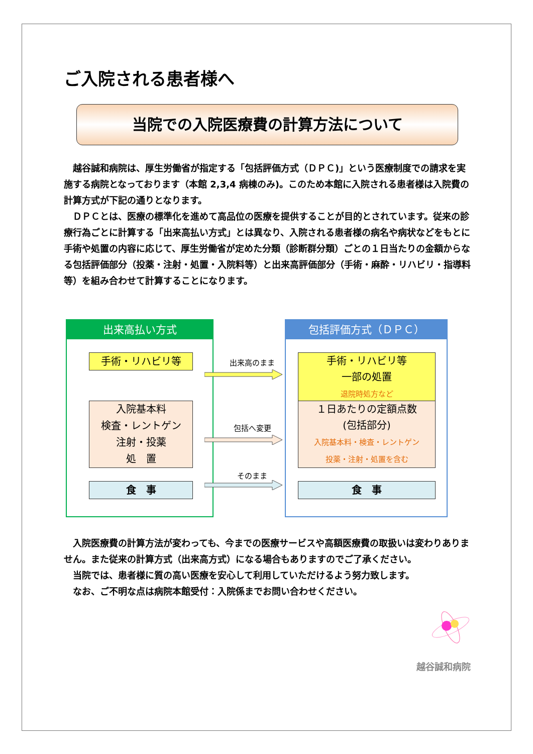ご入院される患者様へ
当院での入院医療費の計算方法について
越谷誠和病院は、厚生労働省が指定する「包括評価方式（ＤＰＣ)」という医療制度での請求を実施する病院となっております（本館 2,3,4 病棟のみ)。このため本館に入院される患者様は入院費の計算方式が下記の通りとなります。
ＤＰＣとは、医療の標準化を進めて高品位の医療を提供することが目的とされています。従来の診療行為ごとに計算する「出来高払い方式」とは異なり、入院される患者様の病名や病状などをもとに手術や処置の内容に応じて、厚生労働省が定めた分類（診断群分類）ごとの１日当たりの金額からなる包括評価部分（投薬・注射・処置・入院料等）と出来高評価部分（手術・麻酔・リハビリ・指導料等）を組み合わせて計算することになります。
出来高払い方式
手術・リハビリ等
入院基本料
検査・レントゲン
注射・投薬
処　置
食　事
出来高のまま
包括へ変更
そのまま
包括評価方式（ＤＰＣ）
手術・リハビリ等
一部の処置
退院時処方など
１日あたりの定額点数
(包括部分)
入院基本料・検査・レントゲン
投薬・注射・処置を含む
食　事
入院医療費の計算方法が変わっても、今までの医療サービスや高額医療費の取扱いは変わりありません。また従来の計算方式（出来高方式）になる場合もありますのでご了承ください。
当院では、患者様に質の高い医療を安心して利用していただけるよう努力致します。
なお、ご不明な点は病院本館受付：入院係までお問い合わせください。
越谷誠和病院